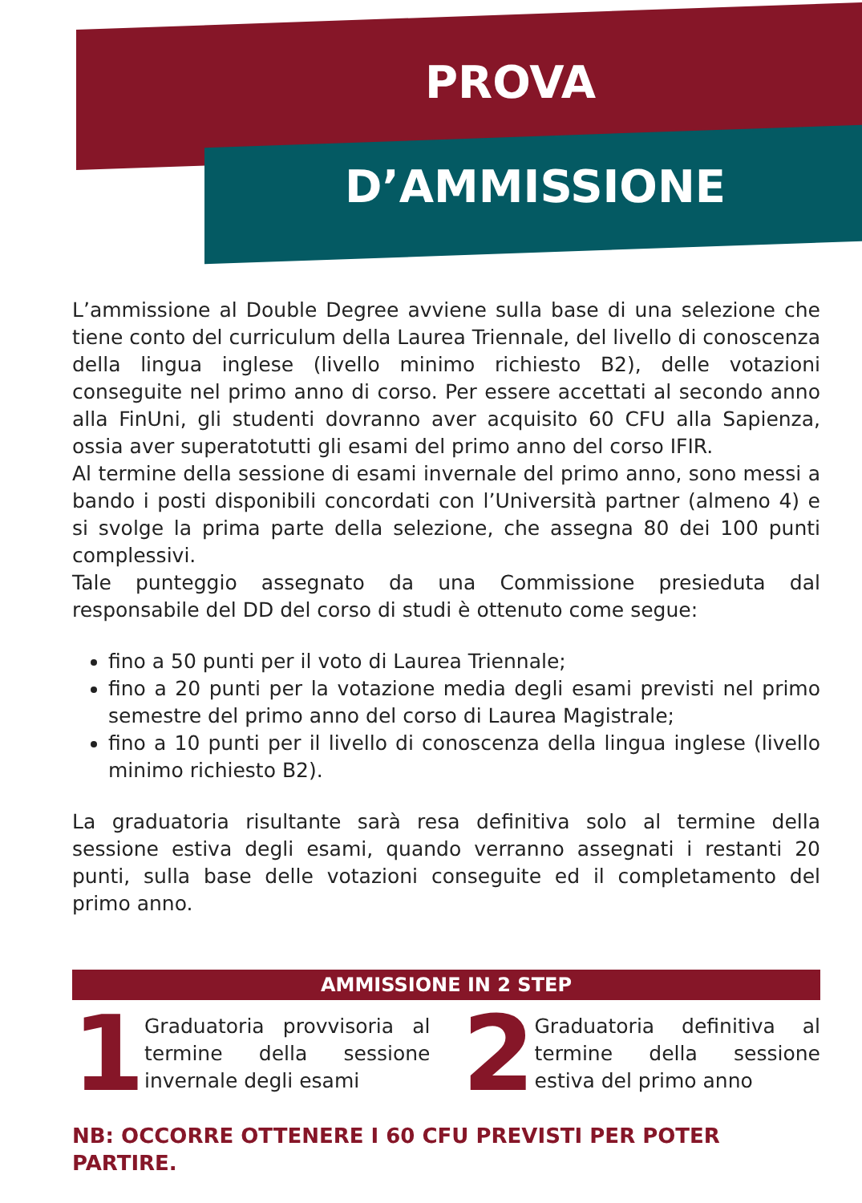PROVA
D’AMMISSIONE
L’ammissione al Double Degree avviene sulla base di una selezione che tiene conto del curriculum della Laurea Triennale, del livello di conoscenza della lingua inglese (livello minimo richiesto B2), delle votazioni conseguite nel primo anno di corso. Per essere accettati al secondo anno alla FinUni, gli studenti dovranno aver acquisito 60 CFU alla Sapienza, ossia aver superatotutti gli esami del primo anno del corso IFIR.
Al termine della sessione di esami invernale del primo anno, sono messi a bando i posti disponibili concordati con l’Università partner (almeno 4) e si svolge la prima parte della selezione, che assegna 80 dei 100 punti complessivi.
Tale punteggio assegnato da una Commissione presieduta dal responsabile del DD del corso di studi è ottenuto come segue:
fino a 50 punti per il voto di Laurea Triennale;
fino a 20 punti per la votazione media degli esami previsti nel primo semestre del primo anno del corso di Laurea Magistrale;
fino a 10 punti per il livello di conoscenza della lingua inglese (livello minimo richiesto B2).
La graduatoria risultante sarà resa definitiva solo al termine della sessione estiva degli esami, quando verranno assegnati i restanti 20 punti, sulla base delle votazioni conseguite ed il completamento del primo anno.
AMMISSIONE IN 2 STEP
1
Graduatoria provvisoria al termine della sessione invernale degli esami
2
Graduatoria definitiva al termine della sessione estiva del primo anno
NB: OCCORRE OTTENERE I 60 CFU PREVISTI PER POTER PARTIRE.